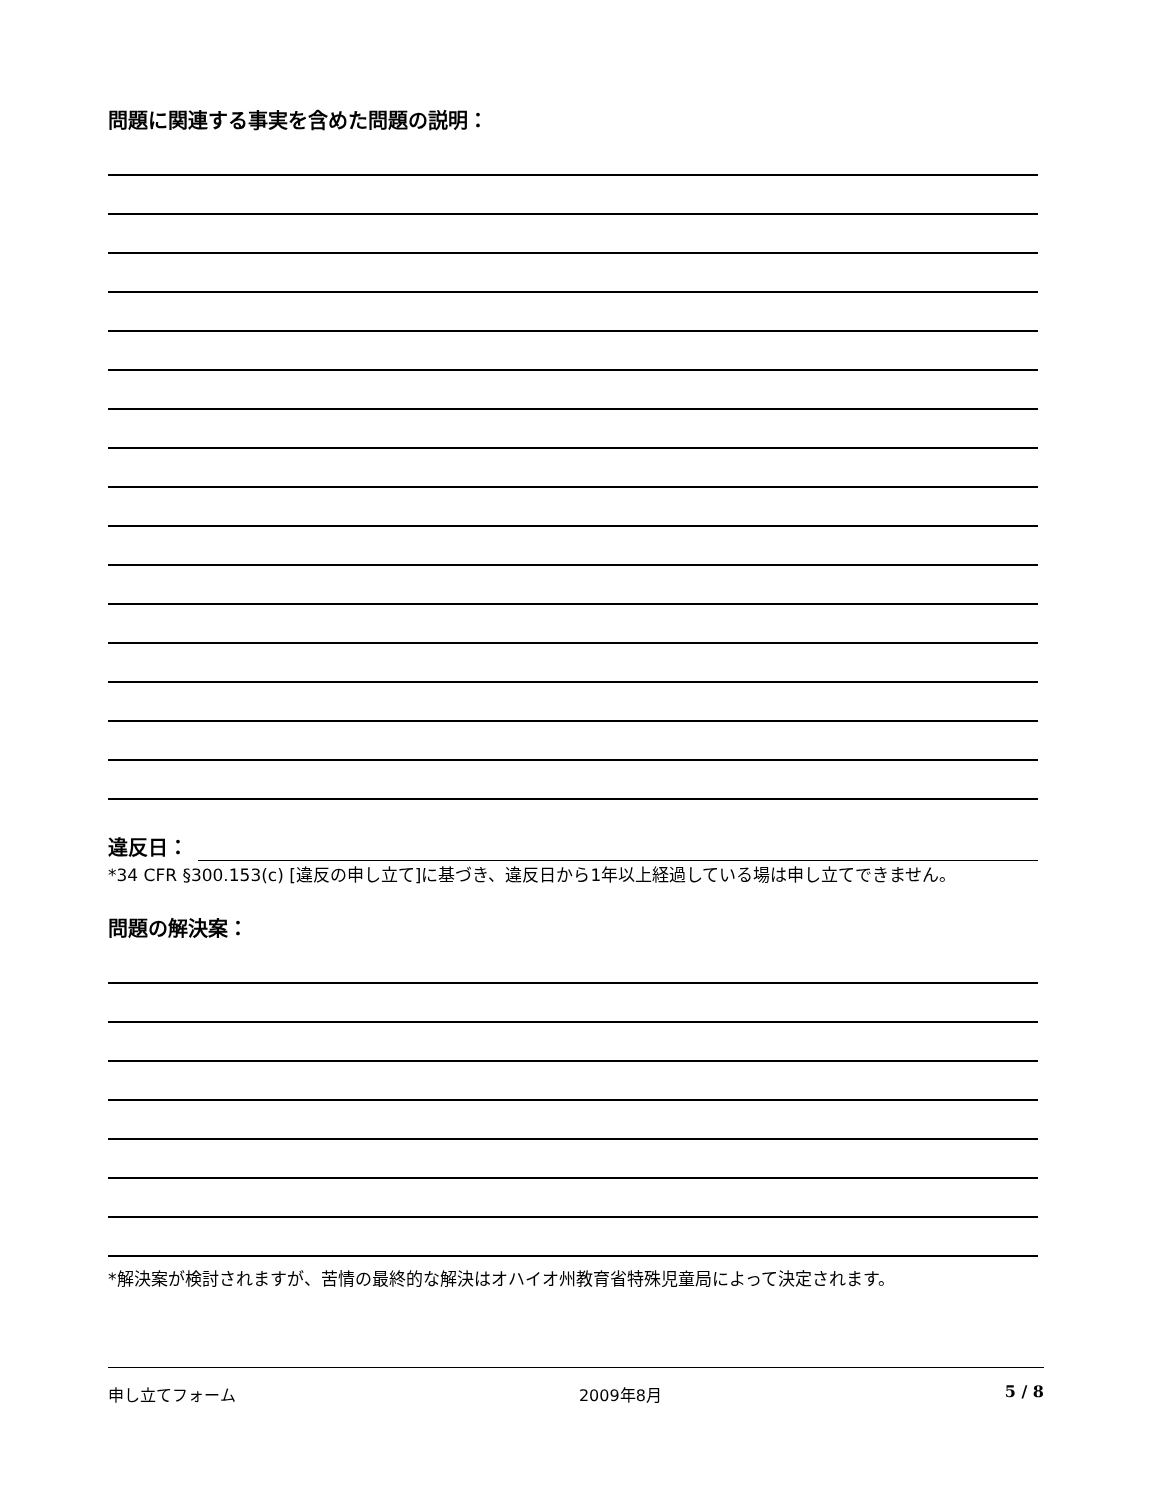問題に関連する事実を含めた問題の説明：
違反日：
*34 CFR §300.153(c) [違反の申し立て]に基づき、違反日から1年以上経過している場は申し立てできません。
問題の解決案：
*解決案が検討されますが、苦情の最終的な解決はオハイオ州教育省特殊児童局によって決定されます。
申し立てフォーム 2009年8月 5 / 8